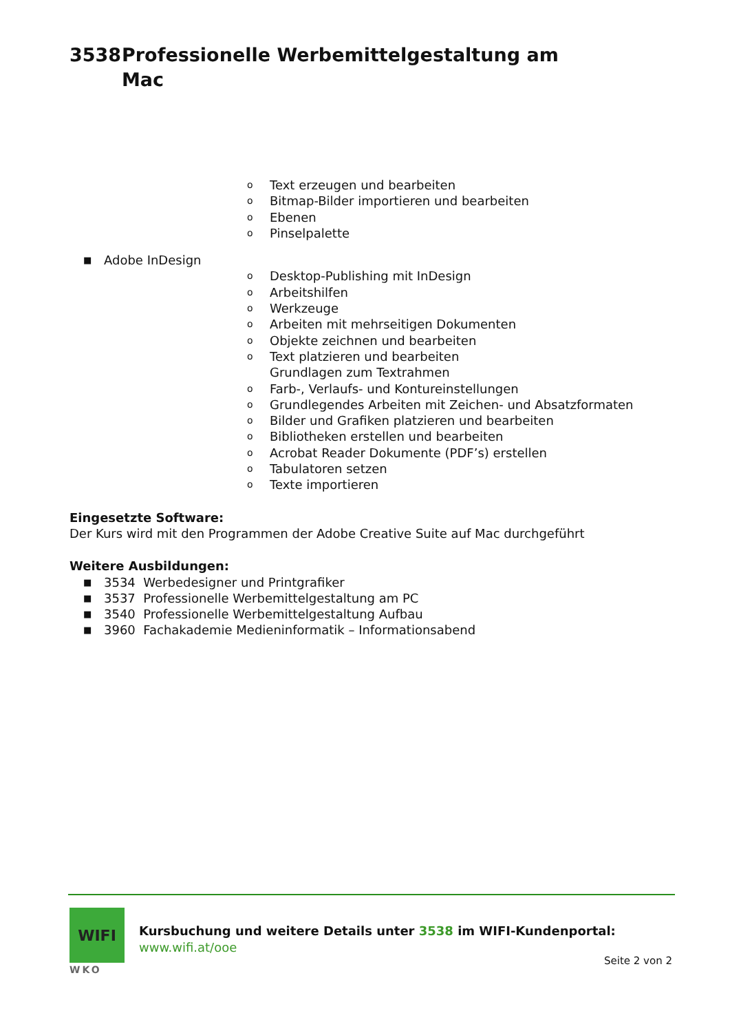3538 Professionelle Werbemittelgestaltung am
Mac
o Text erzeugen und bearbeiten
o Bitmap-Bilder importieren und bearbeiten
o Ebenen
o Pinselpalette
■ Adobe InDesign
o Desktop-Publishing mit InDesign
o Arbeitshilfen
o Werkzeuge
o Arbeiten mit mehrseitigen Dokumenten
o Objekte zeichnen und bearbeiten
o Text platzieren und bearbeiten
Grundlagen zum Textrahmen
o Farb-, Verlaufs- und Kontureinstellungen
o Grundlegendes Arbeiten mit Zeichen- und Absatzformaten
o Bilder und Grafiken platzieren und bearbeiten
o Bibliotheken erstellen und bearbeiten
o Acrobat Reader Dokumente (PDF’s) erstellen
o Tabulatoren setzen
o Texte importieren
Eingesetzte Software:
Der Kurs wird mit den Programmen der Adobe Creative Suite auf Mac durchgeführt
Weitere Ausbildungen:
■ 3534 Werbedesigner und Printgrafiker
■ 3537 Professionelle Werbemittelgestaltung am PC
■ 3540 Professionelle Werbemittelgestaltung Aufbau
■ 3960 Fachakademie Medieninformatik – Informationsabend
WIFI
WKO
Kursbuchung und weitere Details unter 3538 im WIFI-Kundenportal:
www.wifi.at/ooe
Seite 2 von 2